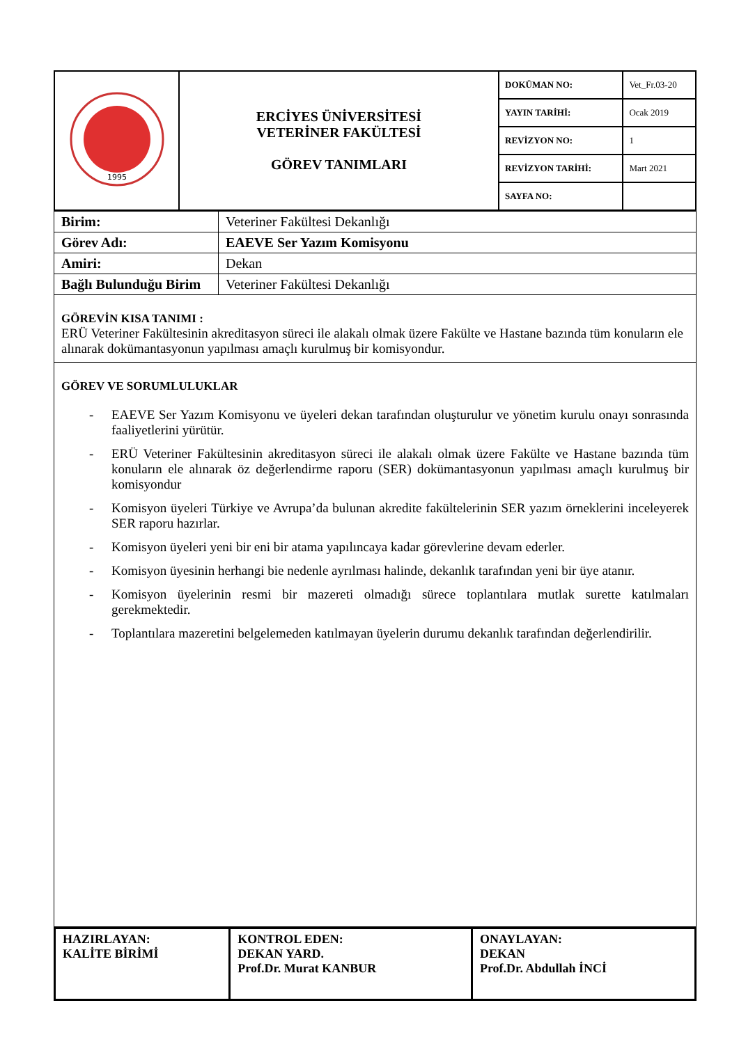| 1995 | ERCİYES ÜNİVERSİTESİ VETERİNER FAKÜLTESİ GÖREV TANIMLARI | DOKÜMAN NO: | Vet_Fr.03-20 |
| | | YAYIN TARİHİ: | Ocak 2019 |
| | | REVİZYON NO: | 1 |
| | | REVİZYON TARİHİ: | Mart 2021 |
| | | SAYFA NO: | |
| Birim: | Veteriner Fakültesi Dekanlığı |
| Görev Adı: | EAEVE Ser Yazım Komisyonu |
| Amiri: | Dekan |
| Bağlı Bulunduğu Birim | Veteriner Fakültesi Dekanlığı |
GÖREVİN KISA TANIMI :
ERÜ Veteriner Fakültesinin akreditasyon süreci ile alakalı olmak üzere Fakülte ve Hastane bazında tüm konuların ele alınarak dokümantasyonun yapılması amaçlı kurulmuş bir komisyondur.
GÖREV VE SORUMLULUKLAR
- EAEVE Ser Yazım Komisyonu ve üyeleri dekan tarafından oluşturulur ve yönetim kurulu onayı sonrasında faaliyetlerini yürütür.
- ERÜ Veteriner Fakültesinin akreditasyon süreci ile alakalı olmak üzere Fakülte ve Hastane bazında tüm konuların ele alınarak öz değerlendirme raporu (SER) dokümantasyonun yapılması amaçlı kurulmuş bir komisyondur
- Komisyon üyeleri Türkiye ve Avrupa’da bulunan akredite fakültelerinin SER yazım örneklerini inceleyerek SER raporu hazırlar.
- Komisyon üyeleri yeni bir eni bir atama yapılıncaya kadar görevlerine devam ederler.
- Komisyon üyesinin herhangi bie nedenle ayrılması halinde, dekanlık tarafından yeni bir üye atanır.
- Komisyon üyelerinin resmi bir mazereti olmadığı sürece toplantılara mutlak surette katılmaları gerekmektedir.
- Toplantılara mazeretini belgelemeden katılmayan üyelerin durumu dekanlık tarafından değerlendirilir.
| HAZIRLAYAN: KALİTE BİRİMİ | KONTROL EDEN: DEKAN YARD. Prof.Dr. Murat KANBUR | ONAYLAYAN: DEKAN Prof.Dr. Abdullah İNCİ |